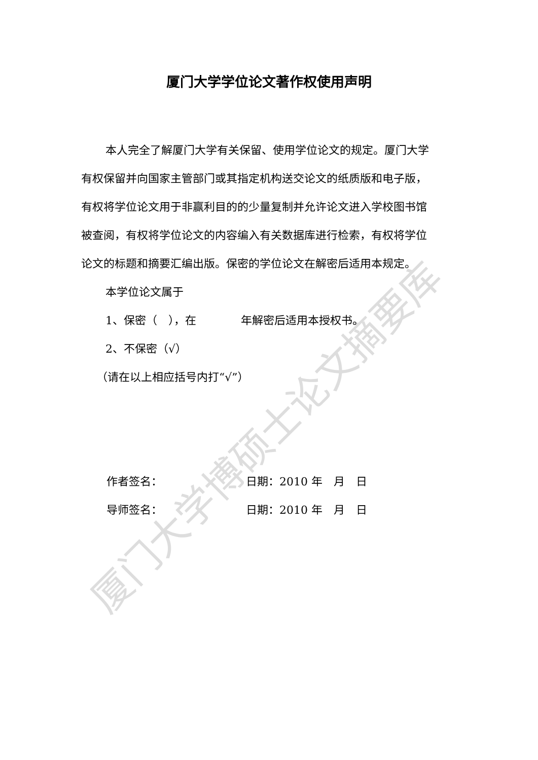厦门大学博硕士论文摘要库
厦门大学学位论文著作权使用声明
本人完全了解厦门大学有关保留、使用学位论文的规定。厦门大学有权保留并向国家主管部门或其指定机构送交论文的纸质版和电子版，有权将学位论文用于非赢利目的的少量复制并允许论文进入学校图书馆被查阅，有权将学位论文的内容编入有关数据库进行检索，有权将学位论文的标题和摘要汇编出版。保密的学位论文在解密后适用本规定。
本学位论文属于
1、保密（　），在　　　　年解密后适用本授权书。
2、不保密（√）
（请在以上相应括号内打“√”）
作者签名： 日期：2010 年　月　日
导师签名： 日期：2010 年　月　日